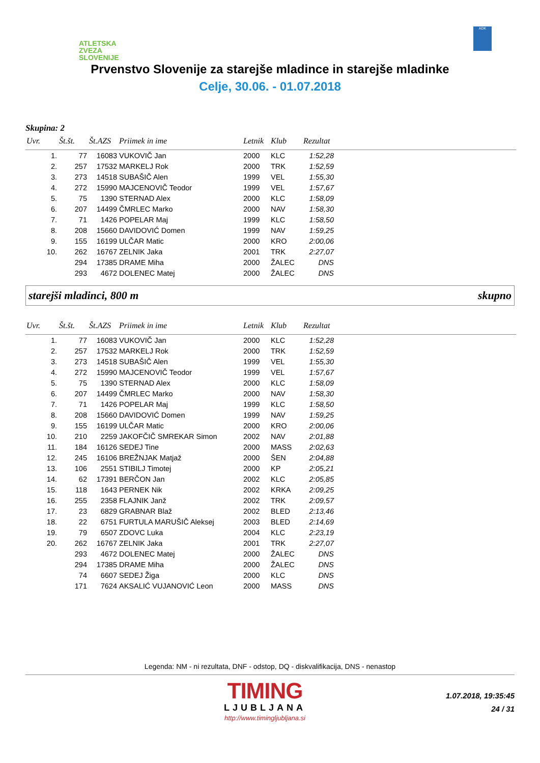ATLETSKA
ZVEZA
SLOVENIJE
ADK
Prvenstvo Slovenije za starejše mladince in starejše mladinke
Celje, 30.06. - 01.07.2018
Skupina: 2
| Uvr. | Št.št. | Št.AZS | Priimek in ime | Letnik | Klub | Rezultat | |
| --- | --- | --- | --- | --- | --- | --- | --- |
| 1. | 77 | 16083 | VUKOVIČ Jan | 2000 | KLC | 1:52,28 | |
| 2. | 257 | 17532 | MARKELJ Rok | 2000 | TRK | 1:52,59 | |
| 3. | 273 | 14518 | SUBAŠIČ Alen | 1999 | VEL | 1:55,30 | |
| 4. | 272 | 15990 | MAJCENOVIČ Teodor | 1999 | VEL | 1:57,67 | |
| 5. | 75 | 1390 | STERNAD Alex | 2000 | KLC | 1:58,09 | |
| 6. | 207 | 14499 | ČMRLEC Marko | 2000 | NAV | 1:58,30 | |
| 7. | 71 | 1426 | POPELAR Maj | 1999 | KLC | 1:58,50 | |
| 8. | 208 | 15660 | DAVIDOVIĆ Domen | 1999 | NAV | 1:59,25 | |
| 9. | 155 | 16199 | ULČAR Matic | 2000 | KRO | 2:00,06 | |
| 10. | 262 | 16767 | ZELNIK Jaka | 2001 | TRK | 2:27,07 | |
| | 294 | 17385 | DRAME Miha | 2000 | ŽALEC | DNS | |
| | 293 | 4672 | DOLENEC Matej | 2000 | ŽALEC | DNS | |
starejši mladinci, 800 m skupno
| Uvr. | Št.št. | Št.AZS | Priimek in ime | Letnik | Klub | Rezultat | |
| --- | --- | --- | --- | --- | --- | --- | --- |
| 1. | 77 | 16083 | VUKOVIČ Jan | 2000 | KLC | 1:52,28 | |
| 2. | 257 | 17532 | MARKELJ Rok | 2000 | TRK | 1:52,59 | |
| 3. | 273 | 14518 | SUBAŠIČ Alen | 1999 | VEL | 1:55,30 | |
| 4. | 272 | 15990 | MAJCENOVIČ Teodor | 1999 | VEL | 1:57,67 | |
| 5. | 75 | 1390 | STERNAD Alex | 2000 | KLC | 1:58,09 | |
| 6. | 207 | 14499 | ČMRLEC Marko | 2000 | NAV | 1:58,30 | |
| 7. | 71 | 1426 | POPELAR Maj | 1999 | KLC | 1:58,50 | |
| 8. | 208 | 15660 | DAVIDOVIĆ Domen | 1999 | NAV | 1:59,25 | |
| 9. | 155 | 16199 | ULČAR Matic | 2000 | KRO | 2:00,06 | |
| 10. | 210 | 2259 | JAKOFČIČ SMREKAR Simon | 2002 | NAV | 2:01,88 | |
| 11. | 184 | 16126 | SEDEJ Tine | 2000 | MASS | 2:02,63 | |
| 12. | 245 | 16106 | BREŽNJAK Matjaž | 2000 | ŠEN | 2:04,88 | |
| 13. | 106 | 2551 | STIBILJ Timotej | 2000 | KP | 2:05,21 | |
| 14. | 62 | 17391 | BERČON Jan | 2002 | KLC | 2:05,85 | |
| 15. | 118 | 1643 | PERNEK Nik | 2002 | KRKA | 2:09,25 | |
| 16. | 255 | 2358 | FLAJNIK Janž | 2002 | TRK | 2:09,57 | |
| 17. | 23 | 6829 | GRABNAR Blaž | 2002 | BLED | 2:13,46 | |
| 18. | 22 | 6751 | FURTULA MARUŠIČ Aleksej | 2003 | BLED | 2:14,69 | |
| 19. | 79 | 6507 | ZDOVC Luka | 2004 | KLC | 2:23,19 | |
| 20. | 262 | 16767 | ZELNIK Jaka | 2001 | TRK | 2:27,07 | |
| | 293 | 4672 | DOLENEC Matej | 2000 | ŽALEC | DNS | |
| | 294 | 17385 | DRAME Miha | 2000 | ŽALEC | DNS | |
| | 74 | 6607 | SEDEJ Žiga | 2000 | KLC | DNS | |
| | 171 | 7624 | AKSALIĆ VUJANOVIĆ Leon | 2000 | MASS | DNS | |
Legenda: NM - ni rezultata, DNF - odstop, DQ - diskvalifikacija, DNS - nenastop
TIMING
LJUBLJANA
http://www.timingljubljana.si
1.07.2018, 19:35:45
24 / 31